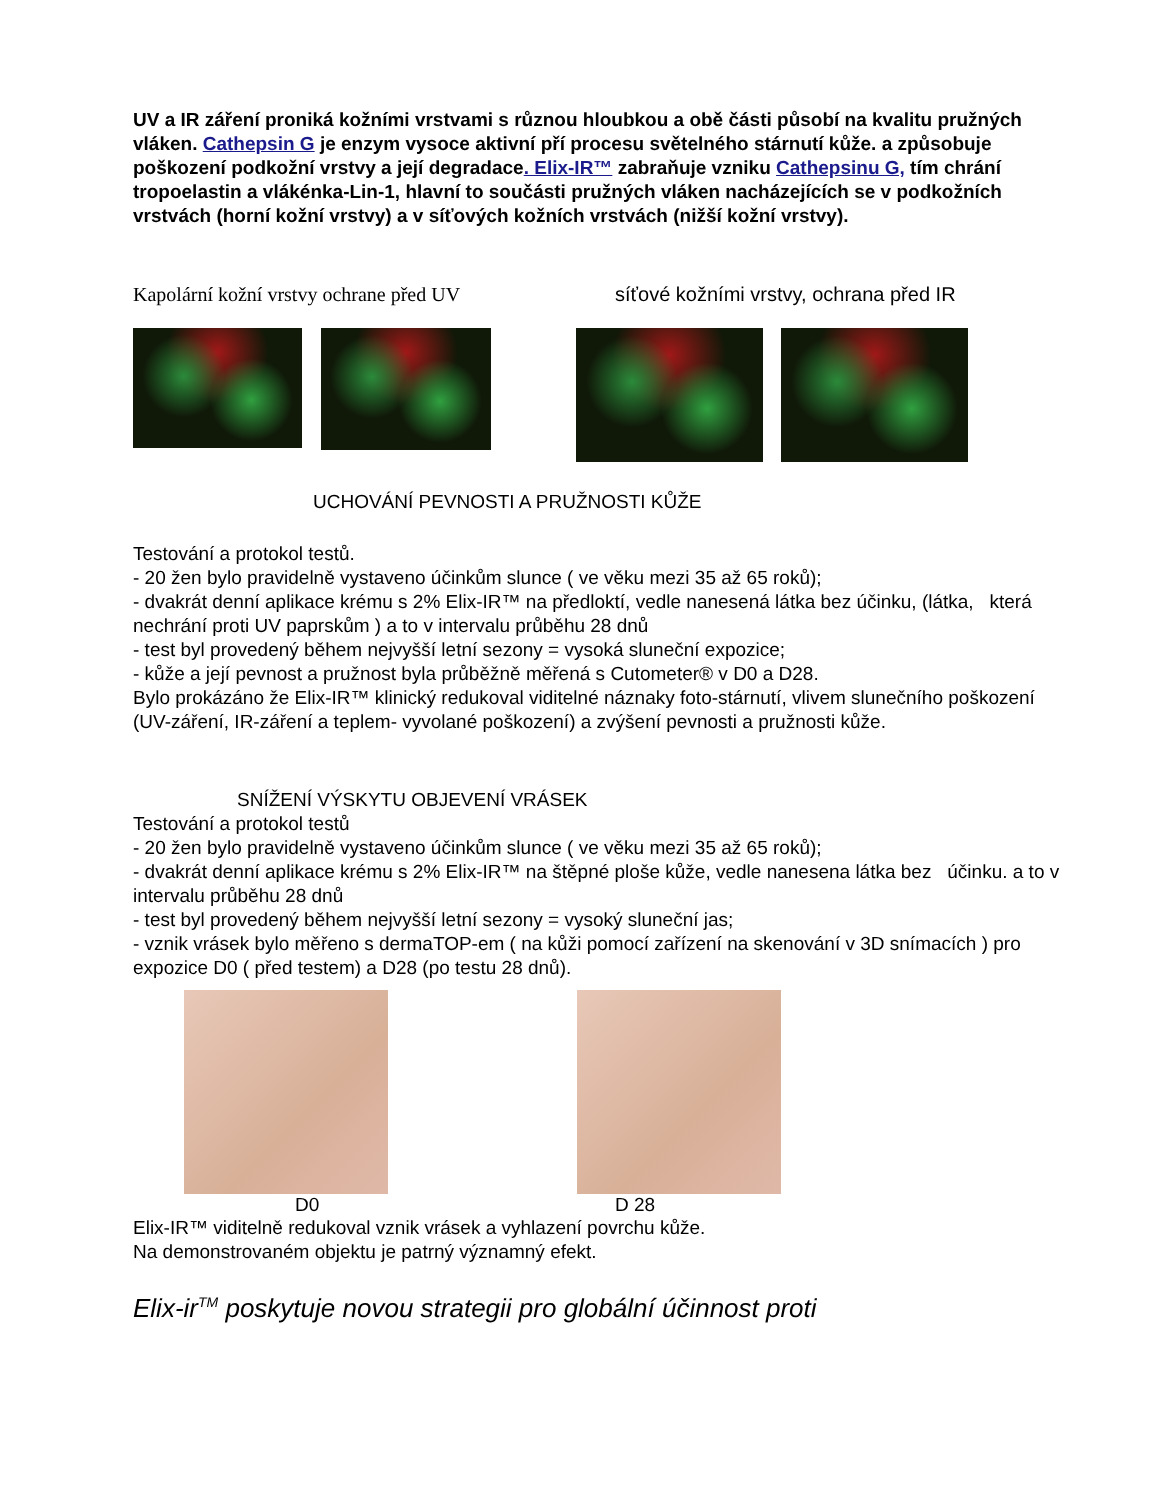UV a IR záření proniká kožními vrstvami s různou hloubkou a obě části působí na kvalitu pružných vláken. Cathepsin G je enzym vysoce aktivní pří procesu světelného stárnutí kůže. a způsobuje poškození podkožní vrstvy a její degradace. Elix-IR™ zabraňuje vzniku Cathepsinu G, tím chrání tropoelastin a vlákénka-Lin-1, hlavní to součásti pružných vláken nacházejících se v podkožních vrstvách (horní kožní vrstvy) a v síťových kožních vrstvách (nižší kožní vrstvy).
Kapolární kožní vrstvy ochrane před UV síťové kožními vrstvy, ochrana před IR
UCHOVÁNÍ PEVNOSTI A PRUŽNOSTI KŮŽE
Testování a protokol testů.
- 20 žen bylo pravidelně vystaveno účinkům slunce ( ve věku mezi 35 až 65 roků);
- dvakrát denní aplikace krému s 2% Elix-IR™ na předloktí, vedle nanesená látka bez účinku, (látka, která nechrání proti UV paprskům ) a to v intervalu průběhu 28 dnů
- test byl provedený během nejvyšší letní sezony = vysoká sluneční expozice;
- kůže a její pevnost a pružnost byla průběžně měřená s Cutometer® v D0 a D28.
Bylo prokázáno že Elix-IR™ klinický redukoval viditelné náznaky foto-stárnutí, vlivem slunečního poškození (UV-záření, IR-záření a teplem- vyvolané poškození) a zvýšení pevnosti a pružnosti kůže.
SNÍŽENÍ VÝSKYTU OBJEVENÍ VRÁSEK
Testování a protokol testů
- 20 žen bylo pravidelně vystaveno účinkům slunce ( ve věku mezi 35 až 65 roků);
- dvakrát denní aplikace krému s 2% Elix-IR™ na štěpné ploše kůže, vedle nanesena látka bez účinku. a to v intervalu průběhu 28 dnů
- test byl provedený během nejvyšší letní sezony = vysoký sluneční jas;
- vznik vrásek bylo měřeno s dermaTOP-em ( na kůži pomocí zařízení na skenování v 3D snímacích ) pro expozice D0 ( před testem) a D28 (po testu 28 dnů).
D0 D 28
Elix-IR™ viditelně redukoval vznik vrásek a vyhlazení povrchu kůže.
Na demonstrovaném objektu je patrný významný efekt.
Elix-ir<sup>TM</sup> poskytuje novou strategii pro globální účinnost proti